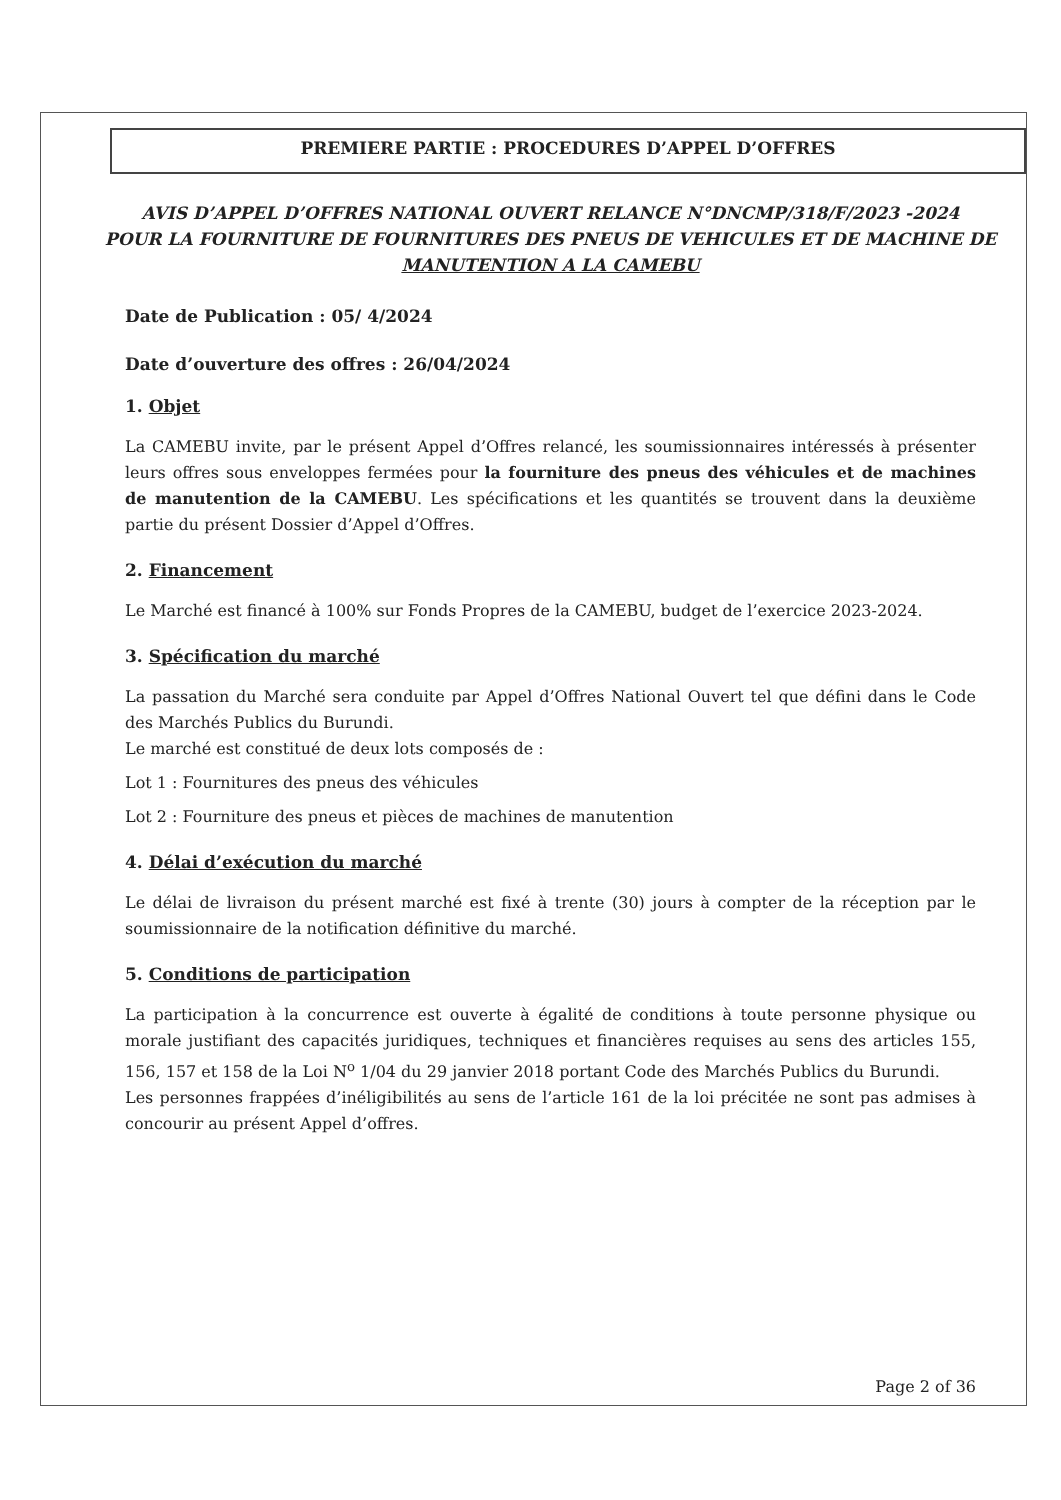PREMIERE PARTIE : PROCEDURES D’APPEL D’OFFRES
AVIS D’APPEL D’OFFRES NATIONAL OUVERT RELANCE N°DNCMP/318/F/2023 -2024
POUR LA FOURNITURE DE FOURNITURES DES PNEUS DE VEHICULES ET DE MACHINE DE
MANUTENTION A LA CAMEBU
Date de Publication : 05/ 4/2024
Date d’ouverture des offres : 26/04/2024
1. Objet
La CAMEBU invite, par le présent Appel d’Offres relancé, les soumissionnaires intéressés à présenter leurs offres sous enveloppes fermées pour la fourniture des pneus des véhicules et de machines de manutention de la CAMEBU. Les spécifications et les quantités se trouvent dans la deuxième partie du présent Dossier d’Appel d’Offres.
2. Financement
Le Marché est financé à 100% sur Fonds Propres de la CAMEBU, budget de l’exercice 2023-2024.
3. Spécification du marché
La passation du Marché sera conduite par Appel d’Offres National Ouvert tel que défini dans le Code des Marchés Publics du Burundi.
Le marché est constitué de deux lots composés de :
Lot 1 : Fournitures des pneus des véhicules
Lot 2 : Fourniture des pneus et pièces de machines de manutention
4. Délai d’exécution du marché
Le délai de livraison du présent marché est fixé à trente (30) jours à compter de la réception par le soumissionnaire de la notification définitive du marché.
5. Conditions de participation
La participation à la concurrence est ouverte à égalité de conditions à toute personne physique ou morale justifiant des capacités juridiques, techniques et financières requises au sens des articles 155, 156, 157 et 158 de la Loi N<sup>o</sup> 1/04 du 29 janvier 2018 portant Code des Marchés Publics du Burundi.
Les personnes frappées d’inéligibilités au sens de l’article 161 de la loi précitée ne sont pas admises à concourir au présent Appel d’offres.
Page 2 of 36